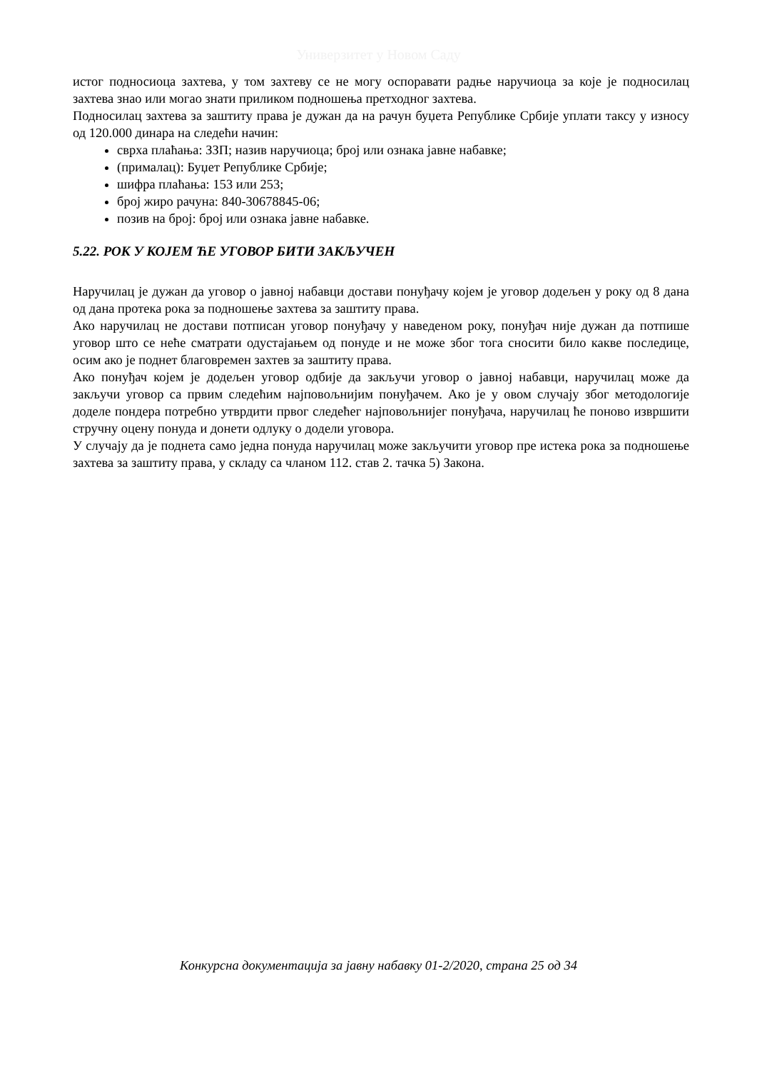Универзитет у Новом Саду
истог подносиоца захтева, у том захтеву се не могу оспоравати радње наручиоца за које је подносилац захтева знао или могао знати приликом подношења претходног захтева.
Подносилац захтева за заштиту права је дужан да на рачун буџета Републике Србије уплати таксу у износу од 120.000 динара на следећи начин:
сврха плаћања: ЗЗП; назив наручиоца; број или ознака јавне набавке;
(прималац): Буџет Републике Србије;
шифра плаћања: 153 или 253;
број жиро рачуна: 840-30678845-06;
позив на број: број или ознака јавне набавке.
5.22. РОК У КОЈЕМ ЋЕ УГОВОР БИТИ ЗАКЉУЧЕН
Наручилац је дужан да уговор о јавној набавци достави понуђачу којем је уговор додељен у року од 8 дана од дана протека рока за подношење захтева за заштиту права.
Ако наручилац не достави потписан уговор понуђачу у наведеном року, понуђач није дужан да потпише уговор што се неће сматрати одустајањем од понуде и не може због тога сносити било какве последице, осим ако је поднет благовремен захтев за заштиту права.
Ако понуђач којем је додељен уговор одбије да закључи уговор о јавној набавци, наручилац може да закључи уговор са првим следећим најповољнијим понуђачем. Ако је у овом случају због методологије доделе пондера потребно утврдити првог следећег најповољнијег понуђача, наручилац ће поново извршити стручну оцену понуда и донети одлуку о додели уговора.
У случају да је поднета само једна понуда наручилац може закључити уговор пре истека рока за подношење захтева за заштиту права, у складу са чланом 112. став 2. тачка 5) Закона.
Конкурсна документација за јавну набавку 01-2/2020, страна 25 од 34